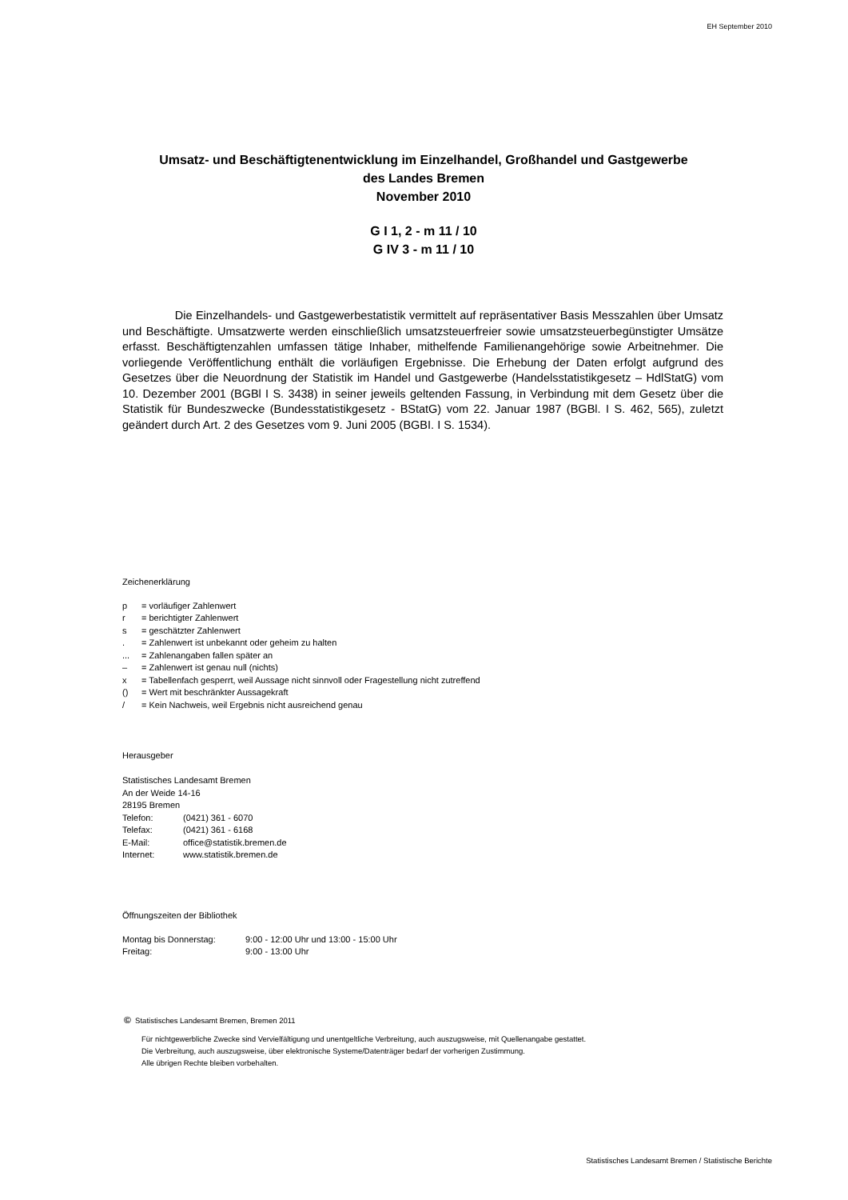EH September 2010
Umsatz- und Beschäftigtenentwicklung im Einzelhandel, Großhandel und Gastgewerbe
des Landes Bremen
November 2010
G I 1, 2 - m 11 / 10
G IV 3 - m 11 / 10
Die Einzelhandels- und Gastgewerbestatistik vermittelt auf repräsentativer Basis Messzahlen über Umsatz und Beschäftigte. Umsatzwerte werden einschließlich umsatzsteuerfreier sowie umsatzsteuerbegünstigter Umsätze erfasst. Beschäftigtenzahlen umfassen tätige Inhaber, mithelfende Familienangehörige sowie Arbeitnehmer. Die vorliegende Veröffentlichung enthält die vorläufigen Ergebnisse. Die Erhebung der Daten erfolgt aufgrund des Gesetzes über die Neuordnung der Statistik im Handel und Gastgewerbe (Handelsstatistikgesetz – HdlStatG) vom 10. Dezember 2001 (BGBl I S. 3438) in seiner jeweils geltenden Fassung, in Verbindung mit dem Gesetz über die Statistik für Bundeszwecke (Bundesstatistikgesetz - BStatG) vom 22. Januar 1987 (BGBl. I S. 462, 565), zuletzt geändert durch Art. 2 des Gesetzes vom 9. Juni 2005 (BGBI. I S. 1534).
Zeichenerklärung
| p | = vorläufiger Zahlenwert |
| r | = berichtigter Zahlenwert |
| s | = geschätzter Zahlenwert |
| . | = Zahlenwert ist unbekannt oder geheim zu halten |
| ... | = Zahlenangaben fallen später an |
| – | = Zahlenwert ist genau null (nichts) |
| x | = Tabellenfach gesperrt, weil Aussage nicht sinnvoll oder Fragestellung nicht zutreffend |
| () | = Wert mit beschränkter Aussagekraft |
| / | = Kein Nachweis, weil Ergebnis nicht ausreichend genau |
Herausgeber
Statistisches Landesamt Bremen
An der Weide 14-16
28195 Bremen
| Telefon: | (0421) 361 - 6070 |
| Telefax: | (0421) 361 - 6168 |
| E-Mail: | office@statistik.bremen.de |
| Internet: | www.statistik.bremen.de |
Öffnungszeiten der Bibliothek
| Montag bis Donnerstag: | 9:00 - 12:00 Uhr und 13:00 - 15:00 Uhr |
| Freitag: | 9:00 - 13:00 Uhr |
© Statistisches Landesamt Bremen, Bremen 2011
Für nichtgewerbliche Zwecke sind Vervielfältigung und unentgeltliche Verbreitung, auch auszugsweise, mit Quellenangabe gestattet.
Die Verbreitung, auch auszugsweise, über elektronische Systeme/Datenträger bedarf der vorherigen Zustimmung.
Alle übrigen Rechte bleiben vorbehalten.
Statistisches Landesamt Bremen / Statistische Berichte